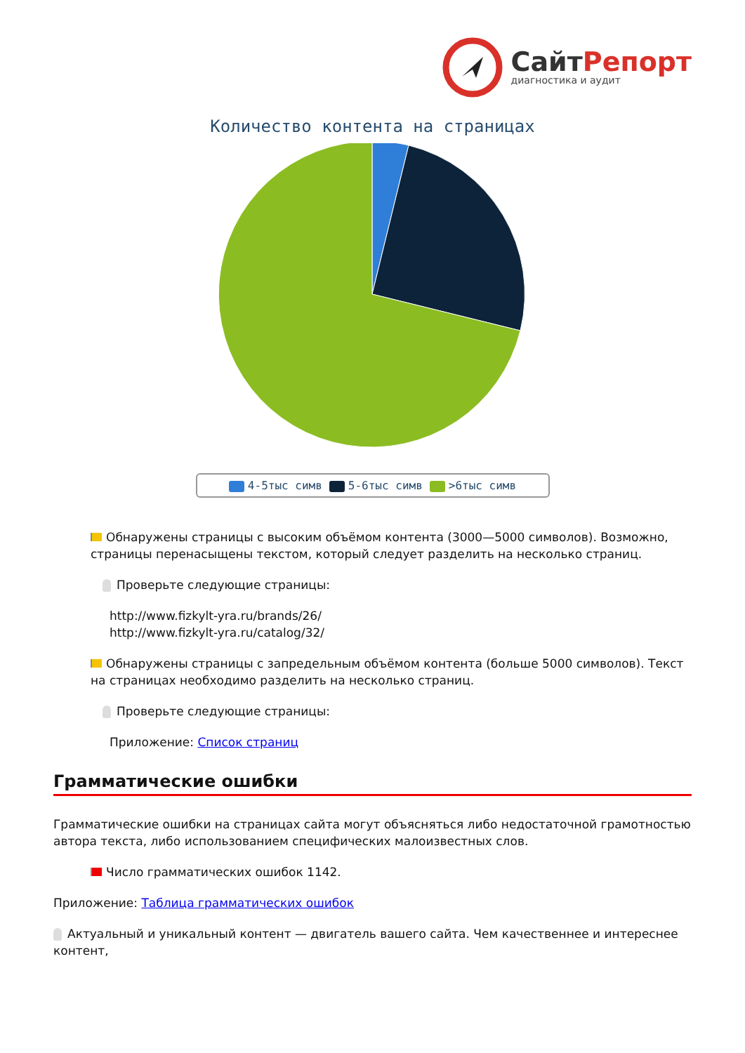СайтРепорт
диагностика и аудит
Количество контента на страницах
4-5тыс симв 5-6тыс симв >6тыс симв
Обнаружены страницы с высоким объёмом контента (3000—5000 символов). Возможно, страницы перенасыщены текстом, который следует разделить на несколько страниц.
Проверьте следующие страницы:
http://www.fizkylt-yra.ru/brands/26/
http://www.fizkylt-yra.ru/catalog/32/
Обнаружены страницы с запредельным объёмом контента (больше 5000 символов). Текст на страницах необходимо разделить на несколько страниц.
Проверьте следующие страницы:
Приложение: Список страниц
Грамматические ошибки
Грамматические ошибки на страницах сайта могут объясняться либо недостаточной грамотностью автора текста, либо использованием специфических малоизвестных слов.
Число грамматических ошибок 1142.
Приложение: Таблица грамматических ошибок
Актуальный и уникальный контент — двигатель вашего сайта. Чем качественнее и интереснее контент,